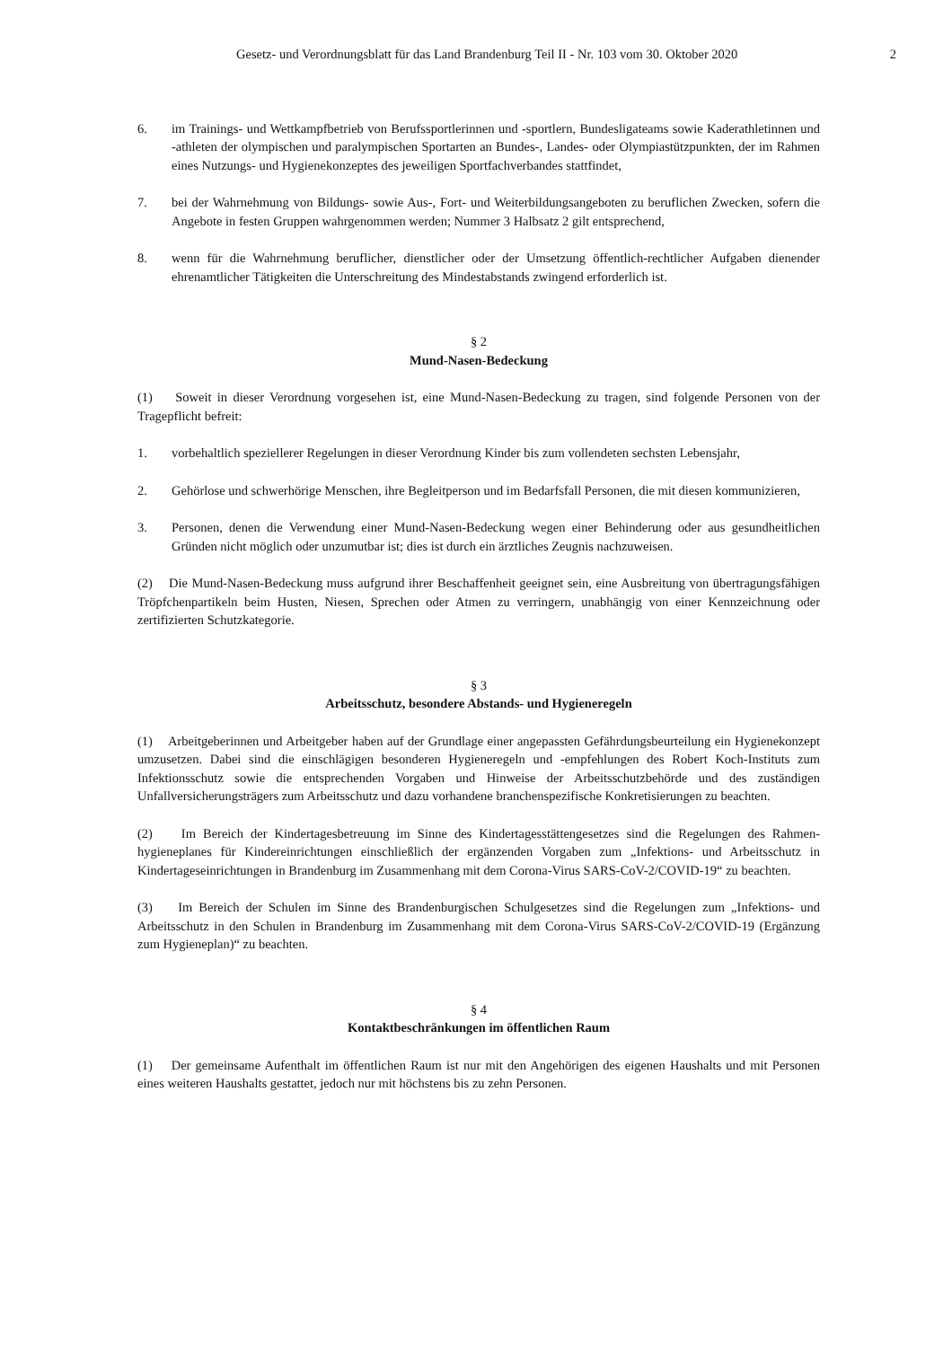Gesetz- und Verordnungsblatt für das Land Brandenburg Teil II - Nr. 103 vom 30. Oktober 2020 2
6. im Trainings- und Wettkampfbetrieb von Berufssportlerinnen und -sportlern, Bundesligateams sowie Kader­athletinnen und -athleten der olympischen und paralympischen Sportarten an Bundes-, Landes- oder Olympia­stützpunkten, der im Rahmen eines Nutzungs- und Hygienekonzeptes des jeweiligen Sportfachverbandes stattfindet,
7. bei der Wahrnehmung von Bildungs- sowie Aus-, Fort- und Weiterbildungsangeboten zu beruflichen Zwecken, sofern die Angebote in festen Gruppen wahrgenommen werden; Nummer 3 Halbsatz 2 gilt entsprechend,
8. wenn für die Wahrnehmung beruflicher, dienstlicher oder der Umsetzung öffentlich-rechtlicher Aufgaben dienender ehrenamtlicher Tätigkeiten die Unterschreitung des Mindestabstands zwingend erforderlich ist.
§ 2
Mund-Nasen-Bedeckung
(1) Soweit in dieser Verordnung vorgesehen ist, eine Mund-Nasen-Bedeckung zu tragen, sind folgende Personen von der Tragepflicht befreit:
1. vorbehaltlich speziellerer Regelungen in dieser Verordnung Kinder bis zum vollendeten sechsten Lebensjahr,
2. Gehörlose und schwerhörige Menschen, ihre Begleitperson und im Bedarfsfall Personen, die mit diesen kom­munizieren,
3. Personen, denen die Verwendung einer Mund-Nasen-Bedeckung wegen einer Behinderung oder aus gesund­heitlichen Gründen nicht möglich oder unzumutbar ist; dies ist durch ein ärztliches Zeugnis nachzuweisen.
(2) Die Mund-Nasen-Bedeckung muss aufgrund ihrer Beschaffenheit geeignet sein, eine Ausbreitung von über­tragungsfähigen Tröpfchenpartikeln beim Husten, Niesen, Sprechen oder Atmen zu verringern, unabhängig von einer Kennzeichnung oder zertifizierten Schutzkategorie.
§ 3
Arbeitsschutz, besondere Abstands- und Hygieneregeln
(1) Arbeitgeberinnen und Arbeitgeber haben auf der Grundlage einer angepassten Gefährdungsbeurteilung ein Hygienekonzept umzusetzen. Dabei sind die einschlägigen besonderen Hygieneregeln und -empfehlungen des Robert Koch-Instituts zum Infektionsschutz sowie die entsprechenden Vorgaben und Hinweise der Arbeitsschutz­behörde und des zuständigen Unfallversicherungsträgers zum Arbeitsschutz und dazu vorhandene branchenspezifische Konkretisierungen zu beachten.
(2) Im Bereich der Kindertagesbetreuung im Sinne des Kindertagesstättengesetzes sind die Regelungen des Rahmen­hygieneplanes für Kindereinrichtungen einschließlich der ergänzenden Vorgaben zum „Infektions- und Arbeitsschutz in Kindertageseinrichtungen in Brandenburg im Zusammenhang mit dem Corona-Virus SARS-CoV-2/COVID-19“ zu beachten.
(3) Im Bereich der Schulen im Sinne des Brandenburgischen Schulgesetzes sind die Regelungen zum „Infektions- und Arbeitsschutz in den Schulen in Brandenburg im Zusammenhang mit dem Corona-Virus SARS-CoV-2/COVID-19 (Ergänzung zum Hygieneplan)“ zu beachten.
§ 4
Kontaktbeschränkungen im öffentlichen Raum
(1) Der gemeinsame Aufenthalt im öffentlichen Raum ist nur mit den Angehörigen des eigenen Haushalts und mit Personen eines weiteren Haushalts gestattet, jedoch nur mit höchstens bis zu zehn Personen.